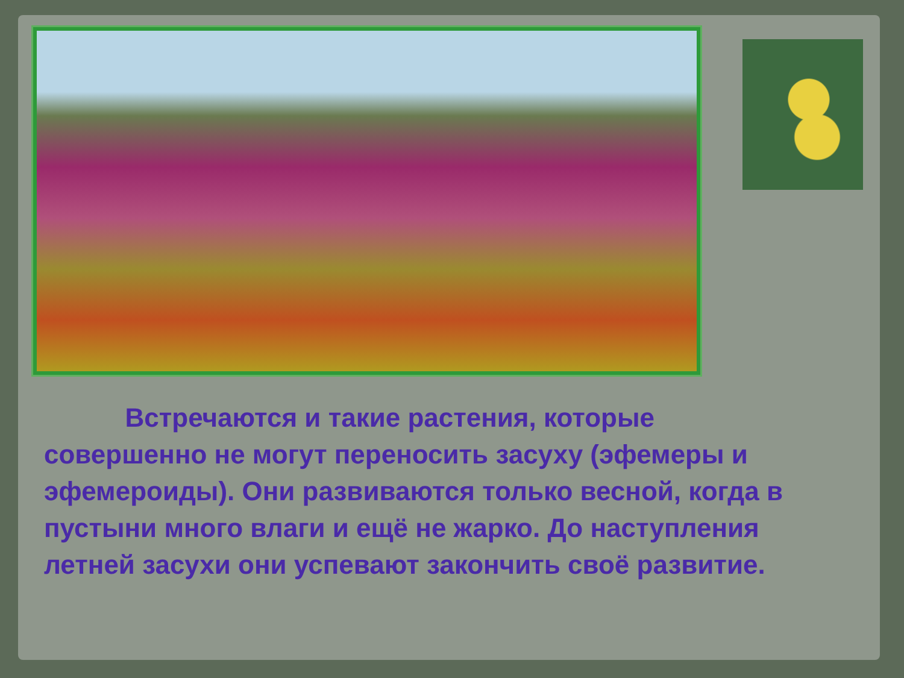Встречаются и такие растения, которые совершенно не могут переносить засуху (эфемеры и эфемероиды). Они развиваются только весной, когда в пустыни много влаги и ещё не жарко. До наступления летней засухи они успевают закончить своё развитие.